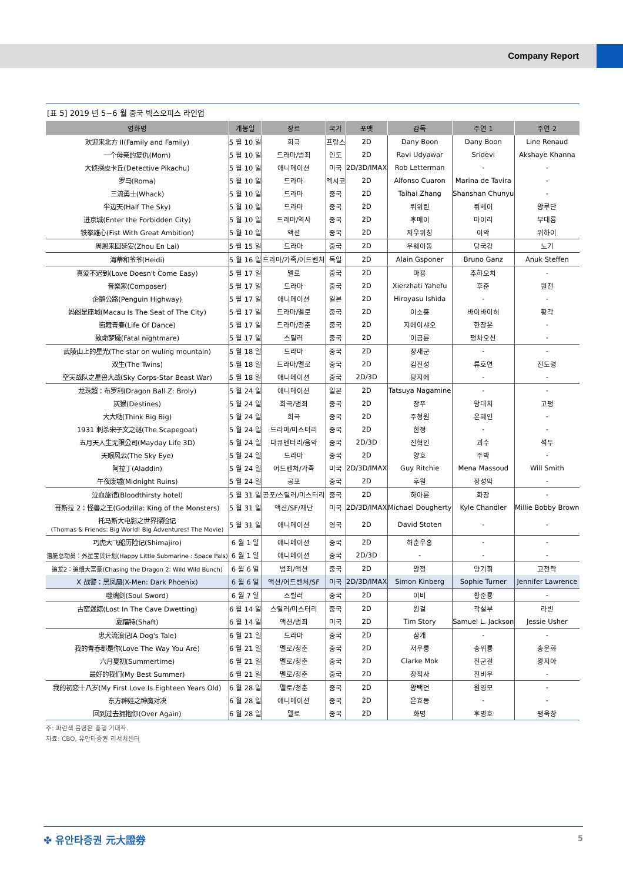Company Report
[표 5] 2019 년 5~6 월 중국 박스오피스 라인업
| 영화명 | 개봉일 | 장르 | 국가 | 포맷 | 감독 | 주연 1 | 주연 2 |
| --- | --- | --- | --- | --- | --- | --- | --- |
| 欢迎来北方 II(Family and Family) | 5 월 10 일 | 희극 | 프랑스 | 2D | Dany Boon | Dany Boon | Line Renaud |
| 一个母亲的复仇(Mom) | 5 월 10 일 | 드라마/범죄 | 인도 | 2D | Ravi Udyawar | Sridevi | Akshaye Khanna |
| 大侦探皮卡丘(Detective Pikachu) | 5 월 10 일 | 애니메이션 | 미국 | 2D/3D/IMAX | Rob Letterman | - | - |
| 罗马(Roma) | 5 월 10 일 | 드라마 | 멕시코 | 2D | Alfonso Cuaron | Marina de Tavira | - |
| 三流勇士(Whack) | 5 월 10 일 | 드라마 | 중국 | 2D | Taihai Zhang | Shanshan Chunyu | - |
| 半边天(Half The Sky) | 5 월 10 일 | 드라마 | 중국 | 2D | 뤼위린 | 뤼베이 | 왕루단 |
| 进京城(Enter the Forbidden City) | 5 월 10 일 | 드라마/역사 | 중국 | 2D | 후메이 | 마이리 | 부대룡 |
| 铁拳雄心(Fist With Great Ambition) | 5 월 10 일 | 액션 | 중국 | 2D | 저우위칭 | 이악 | 위하이 |
| 周恩来回延安(Zhou En Lai) | 5 월 15 일 | 드라마 | 중국 | 2D | 우웨이동 | 당국강 | 노기 |
| 海蒂和爷爷(Heidi) | 5 월 16 일 | 드라마/가족/어드벤처 | 독일 | 2D | Alain Gsponer | Bruno Ganz | Anuk Steffen |
| 真爱不迟到(Love Doesn't Come Easy) | 5 월 17 일 | 멜로 | 중국 | 2D | 마용 | 추하오치 | - |
| 音樂家(Composer) | 5 월 17 일 | 드라마 | 중국 | 2D | Xierzhati Yahefu | 후준 | 원천 |
| 企鹅公路(Penguin Highway) | 5 월 17 일 | 애니메이션 | 일본 | 2D | Hiroyasu Ishida | - | - |
| 妈阁是座城(Macau Is The Seat of The City) | 5 월 17 일 | 드라마/멜로 | 중국 | 2D | 이소홍 | 바이바이허 | 황각 |
| 街舞青春(Life Of Dance) | 5 월 17 일 | 드라마/청춘 | 중국 | 2D | 지에이샤오 | 한장운 | - |
| 致命梦魇(Fatal nightmare) | 5 월 17 일 | 스릴러 | 중국 | 2D | 이금륜 | 펑차오신 | - |
| 武陵山上的星光(The star on wuling mountain) | 5 월 18 일 | 드라마 | 중국 | 2D | 장새군 | - | - |
| 双生(The Twins) | 5 월 18 일 | 드라마/멜로 | 중국 | 2D | 김진성 | 류호연 | 진도령 |
| 空天战队之星兽大战(Sky Corps-Star Beast War) | 5 월 18 일 | 애니메이션 | 중국 | 2D/3D | 탕지에 | - | - |
| 龙珠超：布罗利(Dragon Ball Z: Broly) | 5 월 24 일 | 애니메이션 | 일본 | 2D | Tatsuya Nagamine | - | - |
| 灰猴(Destines) | 5 월 24 일 | 희극/범죄 | 중국 | 2D | 장푸 | 왕대치 | 고펑 |
| 大大哒(Think Big Big) | 5 월 24 일 | 희극 | 중국 | 2D | 주청원 | 온혜인 | - |
| 1931 刺杀宋子文之谜(The Scapegoat) | 5 월 24 일 | 드라마/미스터리 | 중국 | 2D | 한정 | - | - |
| 五月天人生无限公司(Mayday Life 3D) | 5 월 24 일 | 다큐멘터리/음악 | 중국 | 2D/3D | 진혁인 | 괴수 | 석두 |
| 天眼风云(The Sky Eye) | 5 월 24 일 | 드라마 | 중국 | 2D | 양호 | 주박 | - |
| 阿拉丁(Aladdin) | 5 월 24 일 | 어드벤처/가족 | 미국 | 2D/3D/IMAX | Guy Ritchie | Mena Massoud | Will Smith |
| 午夜废墟(Midnight Ruins) | 5 월 24 일 | 공포 | 중국 | 2D | 후원 | 장성악 | - |
| 泣血旅馆(Bloodthirsty hotel) | 5 월 31 일 | 공포/스릴러/미스터리 | 중국 | 2D | 하아륜 | 화장 | - |
| 哥斯拉 2：怪兽之王(Godzilla: King of the Monsters) | 5 월 31 일 | 액션/SF/재난 | 미국 | 2D/3D/IMAX | Michael Dougherty | Kyle Chandler | Millie Bobby Brown |
| 托马斯大电影之世界探险记 (Thomas & Friends: Big World! Big Adventures! The Movie) | 5 월 31 일 | 애니메이션 | 영국 | 2D | David Stoten | - | - |
| 巧虎大飞船历险记(Shimajiro) | 6 월 1 일 | 애니메이션 | 중국 | 2D | 허춘우홍 | - | - |
| 潜艇总动员：外星宝贝计划(Happy Little Submarine : Space Pals) | 6 월 1 일 | 애니메이션 | 중국 | 2D/3D | - | - | - |
| 追龙2：追缉大富豪(Chasing the Dragon 2: Wild Wild Bunch) | 6 월 6 일 | 범죄/액션 | 중국 | 2D | 왕정 | 양기휘 | 고천락 |
| X 战警：黑凤凰(X-Men: Dark Phoenix) | 6 월 6 일 | 액션/어드벤처/SF | 미국 | 2D/3D/IMAX | Simon Kinberg | Sophie Turner | Jennifer Lawrence |
| 噬魂剑(Soul Sword) | 6 월 7 일 | 스릴러 | 중국 | 2D | 이비 | 황준룡 | - |
| 古窑迷踪(Lost In The Cave Dwetting) | 6 월 14 일 | 스릴러/미스터리 | 중국 | 2D | 원걸 | 곽설부 | 라빈 |
| 夏福特(Shaft) | 6 월 14 일 | 액션/범죄 | 미국 | 2D | Tim Story | Samuel L. Jackson | Jessie Usher |
| 忠犬流浪记(A Dog's Tale) | 6 월 21 일 | 드라마 | 중국 | 2D | 삼개 | - | - |
| 我的青春都是你(Love The Way You Are) | 6 월 21 일 | 멜로/청춘 | 중국 | 2D | 저우룽 | 송위룡 | 송운화 |
| 六月夏初(Summertime) | 6 월 21 일 | 멜로/청춘 | 중국 | 2D | Clarke Mok | 진군걸 | 왕지아 |
| 最好的我们(My Best Summer) | 6 월 21 일 | 멜로/청춘 | 중국 | 2D | 장적사 | 진비우 | - |
| 我的初恋十八岁(My First Love Is Eighteen Years Old) | 6 월 28 일 | 멜로/청춘 | 중국 | 2D | 왕택언 | 원영모 | - |
| 东方神娃之神魔对决 | 6 월 28 일 | 애니메이션 | 중국 | 2D | 은효동 | - | - |
| 回到过去拥抱你(Over Again) | 6 월 28 일 | 멜로 | 중국 | 2D | 화명 | 후명호 | 팽욱창 |
주: 파란색 음영은 흥행 기대작.
자료: CBO, 유안타증권 리서치센터
✤ 유안타증권 元大證券 5